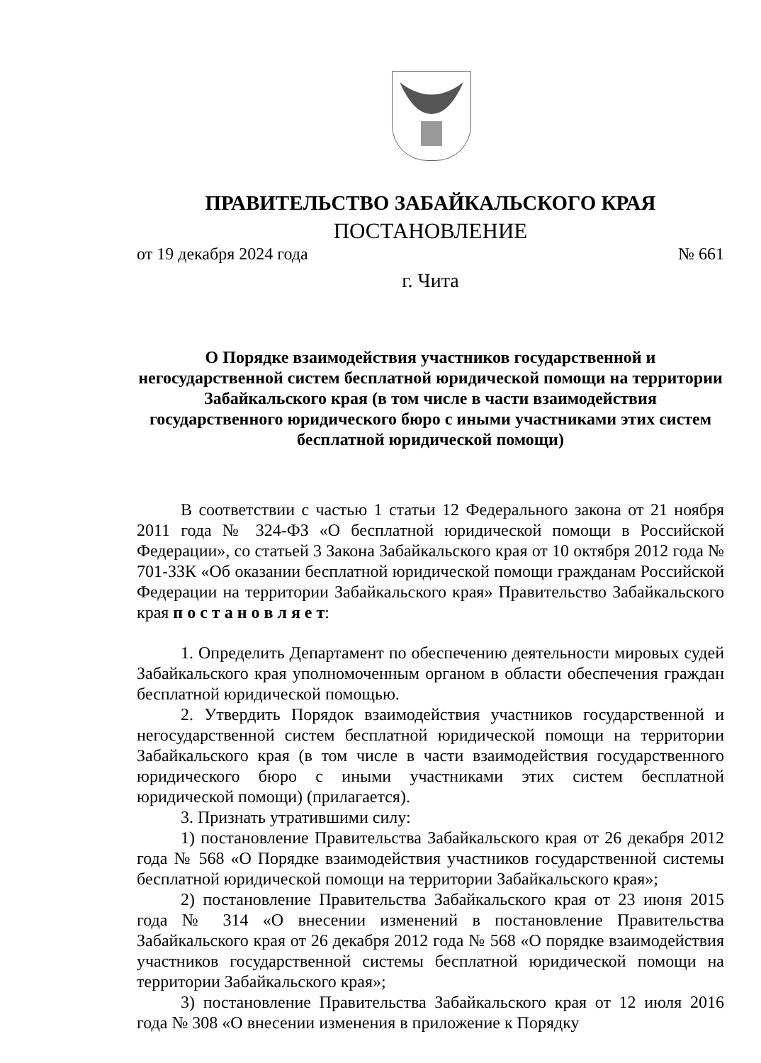ПРАВИТЕЛЬСТВО ЗАБАЙКАЛЬСКОГО КРАЯ
ПОСТАНОВЛЕНИЕ
от 19 декабря 2024 года № 661
г. Чита
О Порядке взаимодействия участников государственной и негосударственной систем бесплатной юридической помощи на территории Забайкальского края (в том числе в части взаимодействия государственного юридического бюро с иными участниками этих систем бесплатной юридической помощи)
В соответствии с частью 1 статьи 12 Федерального закона от 21 ноября 2011 года № 324-ФЗ «О бесплатной юридической помощи в Российской Федерации», со статьей 3 Закона Забайкальского края от 10 октября 2012 года № 701-ЗЗК «Об оказании бесплатной юридической помощи гражданам Российской Федерации на территории Забайкальского края» Правительство Забайкальского края п о с т а н о в л я е т:
1. Определить Департамент по обеспечению деятельности мировых судей Забайкальского края уполномоченным органом в области обеспечения граждан бесплатной юридической помощью.
2. Утвердить Порядок взаимодействия участников государственной и негосударственной систем бесплатной юридической помощи на территории Забайкальского края (в том числе в части взаимодействия государственного юридического бюро с иными участниками этих систем бесплатной юридической помощи) (прилагается).
3. Признать утратившими силу:
1) постановление Правительства Забайкальского края от 26 декабря 2012 года № 568 «О Порядке взаимодействия участников государственной системы бесплатной юридической помощи на территории Забайкальского края»;
2) постановление Правительства Забайкальского края от 23 июня 2015 года № 314 «О внесении изменений в постановление Правительства Забайкальского края от 26 декабря 2012 года № 568 «О порядке взаимодействия участников государственной системы бесплатной юридической помощи на территории Забайкальского края»;
3) постановление Правительства Забайкальского края от 12 июля 2016 года № 308 «О внесении изменения в приложение к Порядку